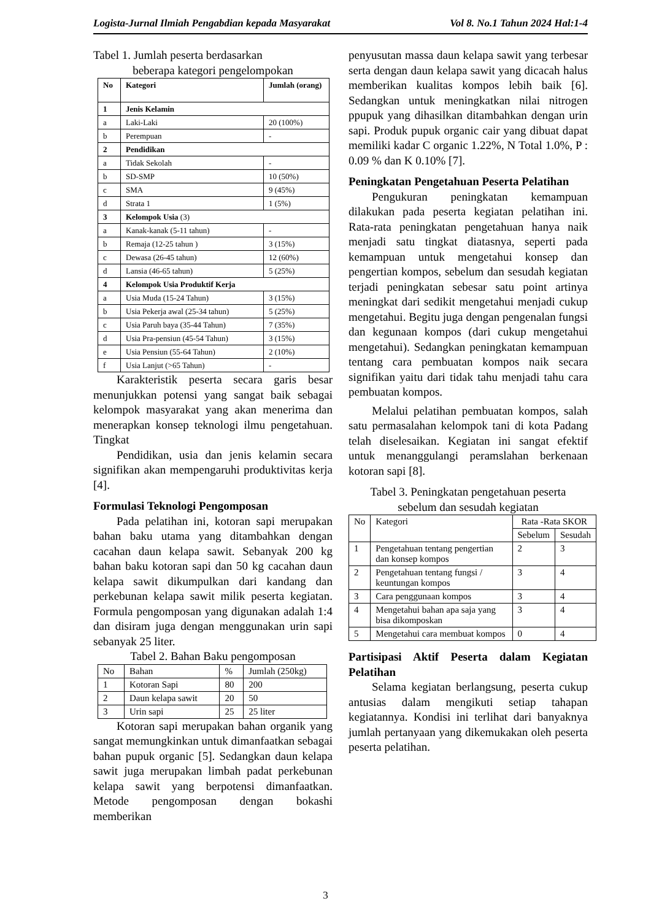Logista-Jurnal Ilmiah Pengabdian kepada Masyarakat Vol 8. No.1 Tahun 2024 Hal:1-4
Tabel 1. Jumlah peserta berdasarkan
beberapa kategori pengelompokan
| No | Kategori | Jumlah (orang) |
| --- | --- | --- |
| 1 | Jenis Kelamin | |
| a | Laki-Laki | 20 (100%) |
| b | Perempuan | - |
| 2 | Pendidikan | |
| a | Tidak Sekolah | - |
| b | SD-SMP | 10 (50%) |
| c | SMA | 9 (45%) |
| d | Strata 1 | 1 (5%) |
| 3 | Kelompok Usia (3) | |
| a | Kanak-kanak (5-11 tahun) | - |
| b | Remaja (12-25 tahun ) | 3 (15%) |
| c | Dewasa (26-45 tahun) | 12 (60%) |
| d | Lansia (46-65 tahun) | 5 (25%) |
| 4 | Kelompok Usia Produktif Kerja | |
| a | Usia Muda (15-24 Tahun) | 3 (15%) |
| b | Usia Pekerja awal (25-34 tahun) | 5 (25%) |
| c | Usia Paruh baya (35-44 Tahun) | 7 (35%) |
| d | Usia Pra-pensiun (45-54 Tahun) | 3 (15%) |
| e | Usia Pensiun (55-64 Tahun) | 2 (10%) |
| f | Usia Lanjut (>65 Tahun) | - |
Karakteristik peserta secara garis besar menunjukkan potensi yang sangat baik sebagai kelompok masyarakat yang akan menerima dan menerapkan konsep teknologi ilmu pengetahuan. Tingkat
Pendidikan, usia dan jenis kelamin secara signifikan akan mempengaruhi produktivitas kerja [4].
Formulasi Teknologi Pengomposan
Pada pelatihan ini, kotoran sapi merupakan bahan baku utama yang ditambahkan dengan cacahan daun kelapa sawit. Sebanyak 200 kg bahan baku kotoran sapi dan 50 kg cacahan daun kelapa sawit dikumpulkan dari kandang dan perkebunan kelapa sawit milik peserta kegiatan. Formula pengomposan yang digunakan adalah 1:4 dan disiram juga dengan menggunakan urin sapi sebanyak 25 liter.
Tabel 2. Bahan Baku pengomposan
| No | Bahan | % | Jumlah (250kg) |
| 1 | Kotoran Sapi | 80 | 200 |
| 2 | Daun kelapa sawit | 20 | 50 |
| 3 | Urin sapi | 25 | 25 liter |
Kotoran sapi merupakan bahan organik yang sangat memungkinkan untuk dimanfaatkan sebagai bahan pupuk organic [5]. Sedangkan daun kelapa sawit juga merupakan limbah padat perkebunan kelapa sawit yang berpotensi dimanfaatkan. Metode pengomposan dengan bokashi memberikan
penyusutan massa daun kelapa sawit yang terbesar serta dengan daun kelapa sawit yang dicacah halus memberikan kualitas kompos lebih baik [6]. Sedangkan untuk meningkatkan nilai nitrogen ppupuk yang dihasilkan ditambahkan dengan urin sapi. Produk pupuk organic cair yang dibuat dapat memiliki kadar C organic 1.22%, N Total 1.0%, P : 0.09 % dan K 0.10% [7].
Peningkatan Pengetahuan Peserta Pelatihan
Pengukuran peningkatan kemampuan dilakukan pada peserta kegiatan pelatihan ini. Rata-rata peningkatan pengetahuan hanya naik menjadi satu tingkat diatasnya, seperti pada kemampuan untuk mengetahui konsep dan pengertian kompos, sebelum dan sesudah kegiatan terjadi peningkatan sebesar satu point artinya meningkat dari sedikit mengetahui menjadi cukup mengetahui. Begitu juga dengan pengenalan fungsi dan kegunaan kompos (dari cukup mengetahui mengetahui). Sedangkan peningkatan kemampuan tentang cara pembuatan kompos naik secara signifikan yaitu dari tidak tahu menjadi tahu cara pembuatan kompos.
Melalui pelatihan pembuatan kompos, salah satu permasalahan kelompok tani di kota Padang telah diselesaikan. Kegiatan ini sangat efektif untuk menanggulangi peramslahan berkenaan kotoran sapi [8].
Tabel 3. Peningkatan pengetahuan peserta
sebelum dan sesudah kegiatan
| No | Kategori | Rata -Rata SKOR | |
| --- | --- | --- | --- |
| | | Sebelum | Sesudah |
| 1 | Pengetahuan tentang pengertian dan konsep kompos | 2 | 3 |
| 2 | Pengetahuan tentang fungsi / keuntungan kompos | 3 | 4 |
| 3 | Cara penggunaan kompos | 3 | 4 |
| 4 | Mengetahui bahan apa saja yang bisa dikomposkan | 3 | 4 |
| 5 | Mengetahui cara membuat kompos | 0 | 4 |
Partisipasi Aktif Peserta dalam Kegiatan Pelatihan
Selama kegiatan berlangsung, peserta cukup antusias dalam mengikuti setiap tahapan kegiatannya. Kondisi ini terlihat dari banyaknya jumlah pertanyaan yang dikemukakan oleh peserta peserta pelatihan.
3